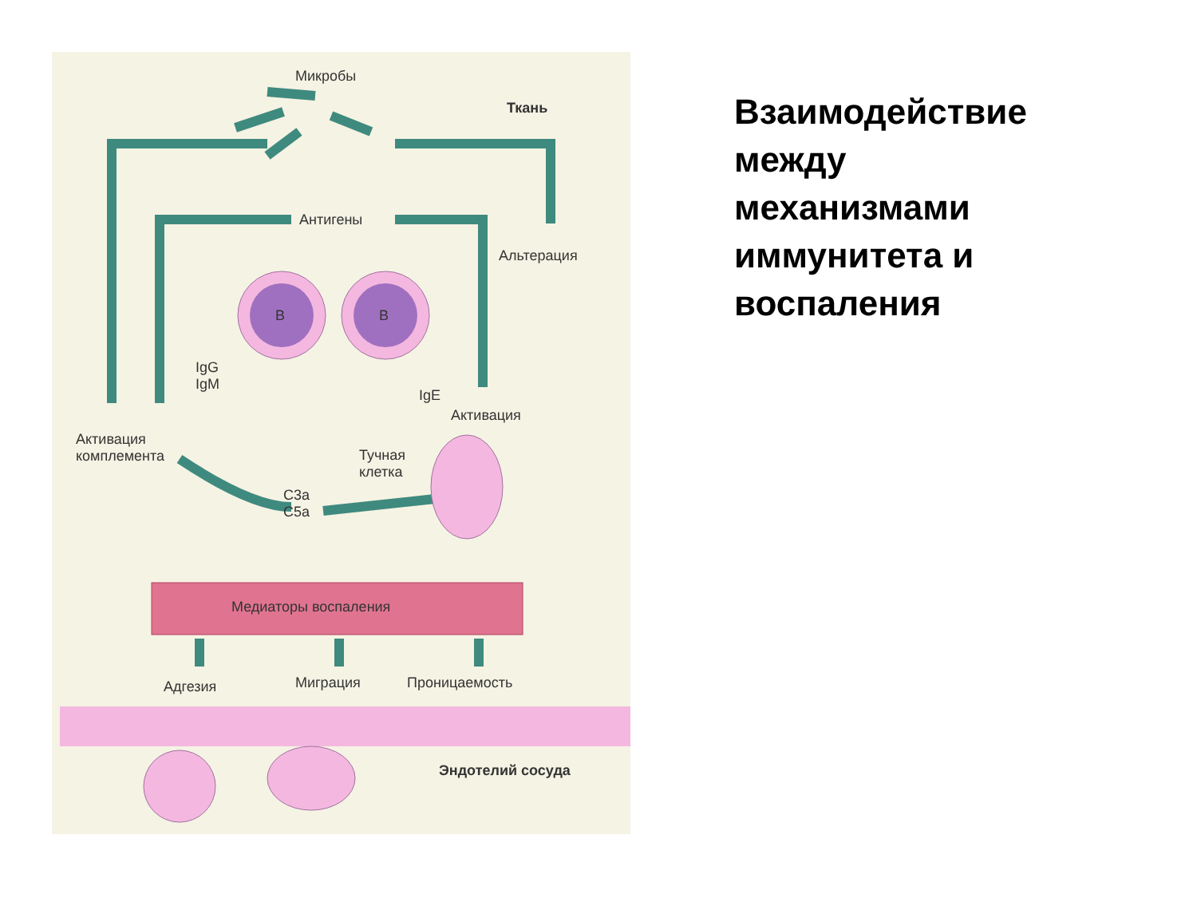Микробы
Ткань
Антигены
Альтерация
B B
IgG
IgM
IgE
Активация
Активация
комплемента
Тучная
клетка
C3a
C5a
Медиаторы воспаления
Адгезия Миграция Проницаемость
Эндотелий сосуда
Взаимодействие между механизмами иммунитета и воспаления